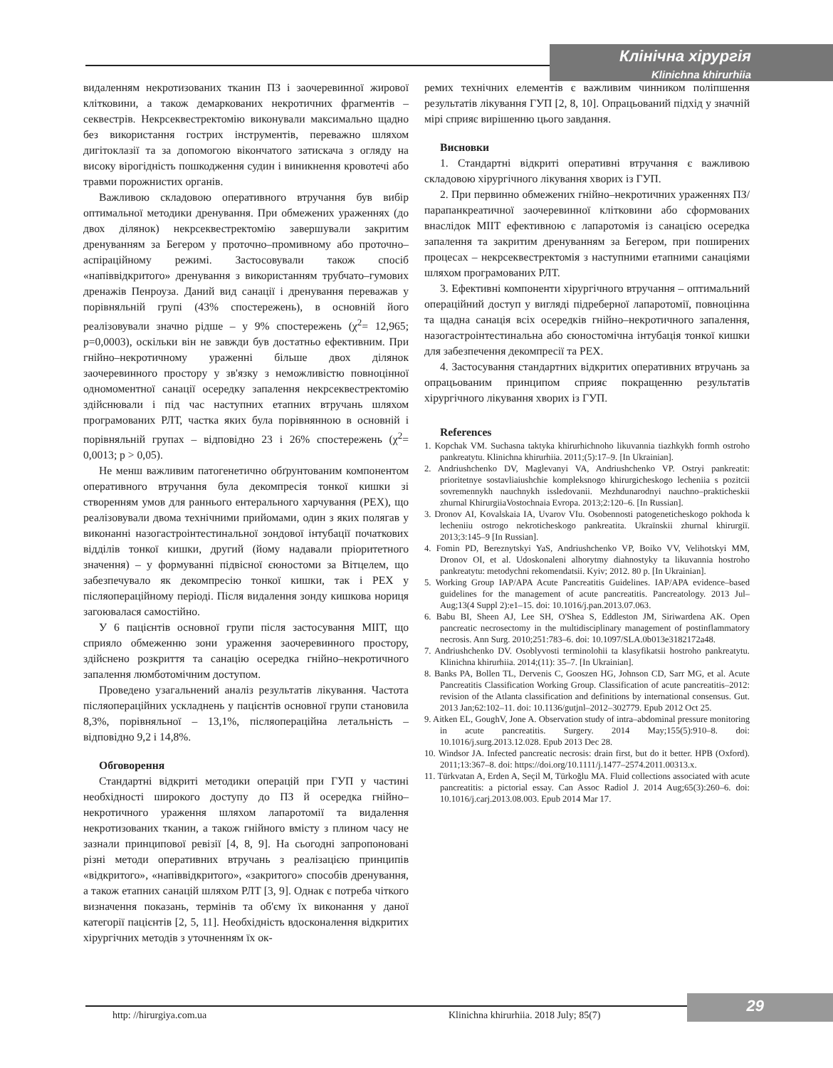Клінічна хірургія
Klinichna khirurhiia
видаленням некротизованих тканин ПЗ і заочеревинної жирової клітковини, а також демаркованих некротичних фрагментів – секвестрів. Некрсеквестректомію виконували максимально щадно без використання гострих інструментів, переважно шляхом дигітоклазії та за допомогою вікончатого затискача з огляду на високу вірогідність пошкодження судин і виникнення кровотечі або травми порожнистих органів.
Важливою складовою оперативного втручання був вибір оптимальної методики дренування. При обмежених ураженнях (до двох ділянок) некрсеквестректомію завершували закритим дренуванням за Бегером у проточно–промивному або проточно–аспіраційному режимі. Застосовували також спосіб «напіввідкритого» дренування з використанням трубчато–гумових дренажів Пенроуза. Даний вид санації і дренування переважав у порівняльній групі (43% спостережень), в основній його реалізовували значно рідше – у 9% спостережень (χ<sup>2</sup>= 12,965; p=0,0003), оскільки він не завжди був достатньо ефективним. При гнійно–некротичному ураженні більше двох ділянок заочеревинного простору у зв'язку з неможливістю повноцінної одномоментної санації осередку запалення некрсеквестректомію здійснювали і під час наступних етапних втручань шляхом програмованих РЛТ, частка яких була порівнянною в основній і порівняльній групах – відповідно 23 і 26% спостережень (χ<sup>2</sup>= 0,0013; p > 0,05).
Не менш важливим патогенетично обґрунтованим компонентом оперативного втручання була декомпресія тонкої кишки зі створенням умов для раннього ентерального харчування (РЕХ), що реалізовували двома технічними прийомами, один з яких полягав у виконанні назогастроінтестинальної зондової інтубації початкових відділів тонкої кишки, другий (йому надавали пріоритетного значення) – у формуванні підвісної єюностоми за Вітцелем, що забезпечувало як декомпресію тонкої кишки, так і РЕХ у післяопераційному періоді. Після видалення зонду кишкова нориця загоювалася самостійно.
У 6 пацієнтів основної групи після застосування МІІТ, що сприяло обмеженню зони ураження заочеревинного простору, здійснено розкриття та санацію осередка гнійно–некротичного запалення люмботомічним доступом.
Проведено узагальнений аналіз результатів лікування. Частота післяопераційних ускладнень у пацієнтів основної групи становила 8,3%, порівняльної – 13,1%, післяопераційна летальність – відповідно 9,2 і 14,8%.
Обговорення
Стандартні відкриті методики операцій при ГУП у частині необхідності широкого доступу до ПЗ й осередка гнійно–некротичного ураження шляхом лапаротомії та видалення некротизованих тканин, а також гнійного вмісту з плином часу не зазнали принципової ревізії [4, 8, 9]. На сьогодні запропоновані різні методи оперативних втручань з реалізацією принципів «відкритого», «напіввідкритого», «закритого» способів дренування, а також етапних санацій шляхом РЛТ [3, 9]. Однак є потреба чіткого визначення показань, термінів та об'єму їх виконання у даної категорії пацієнтів [2, 5, 11]. Необхідність вдосконалення відкритих хірургічних методів з уточненням їх ок-
ремих технічних елементів є важливим чинником поліпшення результатів лікування ГУП [2, 8, 10]. Опрацьований підхід у значній мірі сприяє вирішенню цього завдання.
Висновки
1. Стандартні відкриті оперативні втручання є важливою складовою хірургічного лікування хворих із ГУП.
2. При первинно обмежених гнійно–некротичних ураженнях ПЗ/парапанкреатичної заочеревинної клітковини або сформованих внаслідок МІІТ ефективною є лапаротомія із санацією осередка запалення та закритим дренуванням за Бегером, при поширених процесах – некрсеквестректомія з наступними етапними санаціями шляхом програмованих РЛТ.
3. Ефективні компоненти хірургічного втручання – оптимальний операційний доступ у вигляді підреберної лапаротомії, повноцінна та щадна санація всіх осередків гнійно–некротичного запалення, назогастроінтестинальна або єюностомічна інтубація тонкої кишки для забезпечення декомпресії та РЕХ.
4. Застосування стандартних відкритих оперативних втручань за опрацьованим принципом сприяє покращенню результатів хірургічного лікування хворих із ГУП.
References
1. Kopchak VM. Suchasna taktyka khirurhichnoho likuvannia tiazhkykh formh ostroho pankreatytu. Klinichna khirurhiia. 2011;(5):17–9. [In Ukrainian].
2. Andriushchenko DV, Maglevanyi VA, Andriushchenko VP. Ostryi pankreatit: prioritetnye sostavliaiushchie kompleksnogo khirurgicheskogo lecheniia s pozitcii sovremennykh nauchnykh issledovanii. Mezhdunarodnyi nauchno–prakticheskii zhurnal KhirurgiiaVostochnaia Evropa. 2013;2:120–6. [In Russian].
3. Dronov AI, Kovalskaia IA, Uvarov VIu. Osobennosti patogeneticheskogo pokhoda k lecheniiu ostrogo nekroticheskogo pankreatita. Ukraïnskii zhurnal khirurgiï. 2013;3:145–9 [In Russian].
4. Fomin PD, Bereznytskyi YaS, Andriushchenko VP, Boiko VV, Velihotskyi MM, Dronov OI, et al. Udoskonaleni alhorytmy diahnostyky ta likuvannia hostroho pankreatytu: metodychni rekomendatsii. Kyiv; 2012. 80 p. [In Ukrainian].
5. Working Group IAP/APA Acute Pancreatitis Guidelines. IAP/APA evidence–based guidelines for the management of acute pancreatitis. Pancreatology. 2013 Jul–Aug;13(4 Suppl 2):e1–15. doi: 10.1016/j.pan.2013.07.063.
6. Babu BI, Sheen AJ, Lee SH, O'Shea S, Eddleston JM, Siriwardena AK. Open pancreatic necrosectomy in the multidisciplinary management of postinflammatory necrosis. Ann Surg. 2010;251:783–6. doi: 10.1097/SLA.0b013e3182172a48.
7. Andriushchenko DV. Osoblyvosti terminolohii ta klasyfikatsii hostroho pankreatytu. Klinichna khirurhiia. 2014;(11): 35–7. [In Ukrainian].
8. Banks PA, Bollen TL, Dervenis C, Gooszen HG, Johnson CD, Sarr MG, et al. Acute Pancreatitis Classification Working Group. Classification of acute pancreatitis–2012: revision of the Atlanta classification and definitions by international consensus. Gut. 2013 Jan;62:102–11. doi: 10.1136/gutjnl–2012–302779. Epub 2012 Oct 25.
9. Aitken EL, GoughV, Jone A. Observation study of intra–abdominal pressure monitoring in acute pancreatitis. Surgery. 2014 May;155(5):910–8. doi: 10.1016/j.surg.2013.12.028. Epub 2013 Dec 28.
10. Windsor JA. Infected pancreatic necrosis: drain first, but do it better. HPB (Oxford). 2011;13:367–8. doi: https://doi.org/10.1111/j.1477–2574.2011.00313.x.
11. Türkvatan A, Erden A, Seçil M, Türkoğlu MA. Fluid collections associated with acute pancreatitis: a pictorial essay. Can Assoc Radiol J. 2014 Aug;65(3):260–6. doi: 10.1016/j.carj.2013.08.003. Epub 2014 Mar 17.
29
http: //hirurgiya.com.ua
Klinichna khirurhiia. 2018 July; 85(7)